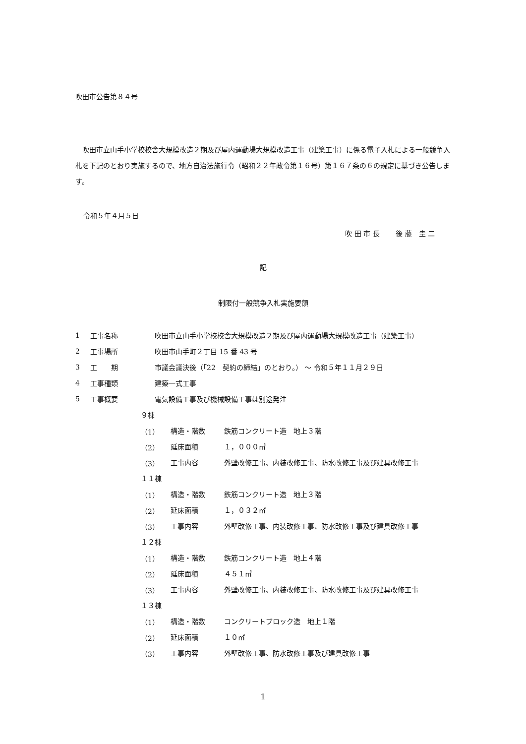吹田市公告第８４号
吹田市立山手小学校校舎大規模改造２期及び屋内運動場大規模改造工事（建築工事）に係る電子入札による一般競争入札を下記のとおり実施するので、地方自治法施行令（昭和２２年政令第１６号）第１６７条の６の規定に基づき公告します。
令和５年４月５日
吹 田 市 長　　 後 藤　圭 二
記
制限付一般競争入札実施要領
1 工事名称 吹田市立山手小学校校舎大規模改造２期及び屋内運動場大規模改造工事（建築工事）
2 工事場所 吹田市山手町２丁目 15 番 43 号
3 工　　期 市議会議決後（「22　契約の締結」のとおり。） ～ 令和５年１１月２９日
4 工事種類 建築一式工事
5 工事概要 電気設備工事及び機械設備工事は別途発注
９棟
（1） 構造・階数 鉄筋コンクリート造　地上３階
（2） 延床面積 １，０００㎡
（3） 工事内容 外壁改修工事、内装改修工事、防水改修工事及び建具改修工事
１１棟
（1） 構造・階数 鉄筋コンクリート造　地上３階
（2） 延床面積 １，０３２㎡
（3） 工事内容 外壁改修工事、内装改修工事、防水改修工事及び建具改修工事
１２棟
（1） 構造・階数 鉄筋コンクリート造　地上４階
（2） 延床面積 ４５１㎡
（3） 工事内容 外壁改修工事、内装改修工事、防水改修工事及び建具改修工事
１３棟
（1） 構造・階数 コンクリートブロック造　地上１階
（2） 延床面積 １０㎡
（3） 工事内容 外壁改修工事、防水改修工事及び建具改修工事
1